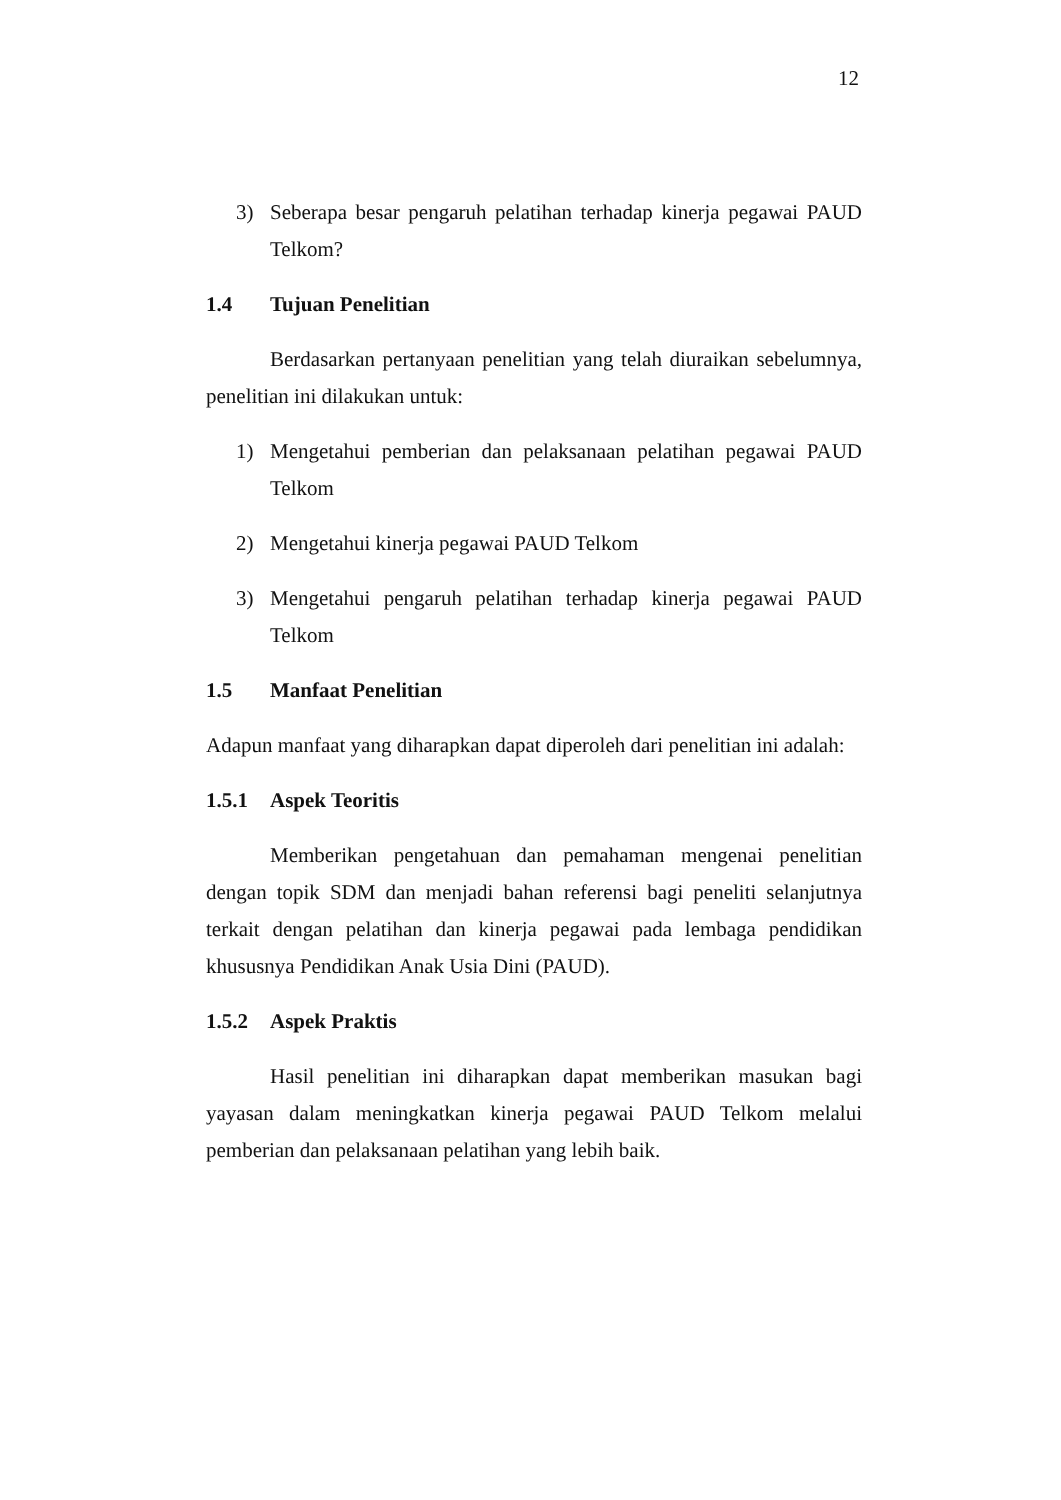12
3) Seberapa besar pengaruh pelatihan terhadap kinerja pegawai PAUD Telkom?
1.4 Tujuan Penelitian
Berdasarkan pertanyaan penelitian yang telah diuraikan sebelumnya, penelitian ini dilakukan untuk:
1) Mengetahui pemberian dan pelaksanaan pelatihan pegawai PAUD Telkom
2) Mengetahui kinerja pegawai PAUD Telkom
3) Mengetahui pengaruh pelatihan terhadap kinerja pegawai PAUD Telkom
1.5 Manfaat Penelitian
Adapun manfaat yang diharapkan dapat diperoleh dari penelitian ini adalah:
1.5.1 Aspek Teoritis
Memberikan pengetahuan dan pemahaman mengenai penelitian dengan topik SDM dan menjadi bahan referensi bagi peneliti selanjutnya terkait dengan pelatihan dan kinerja pegawai pada lembaga pendidikan khususnya Pendidikan Anak Usia Dini (PAUD).
1.5.2 Aspek Praktis
Hasil penelitian ini diharapkan dapat memberikan masukan bagi yayasan dalam meningkatkan kinerja pegawai PAUD Telkom melalui pemberian dan pelaksanaan pelatihan yang lebih baik.